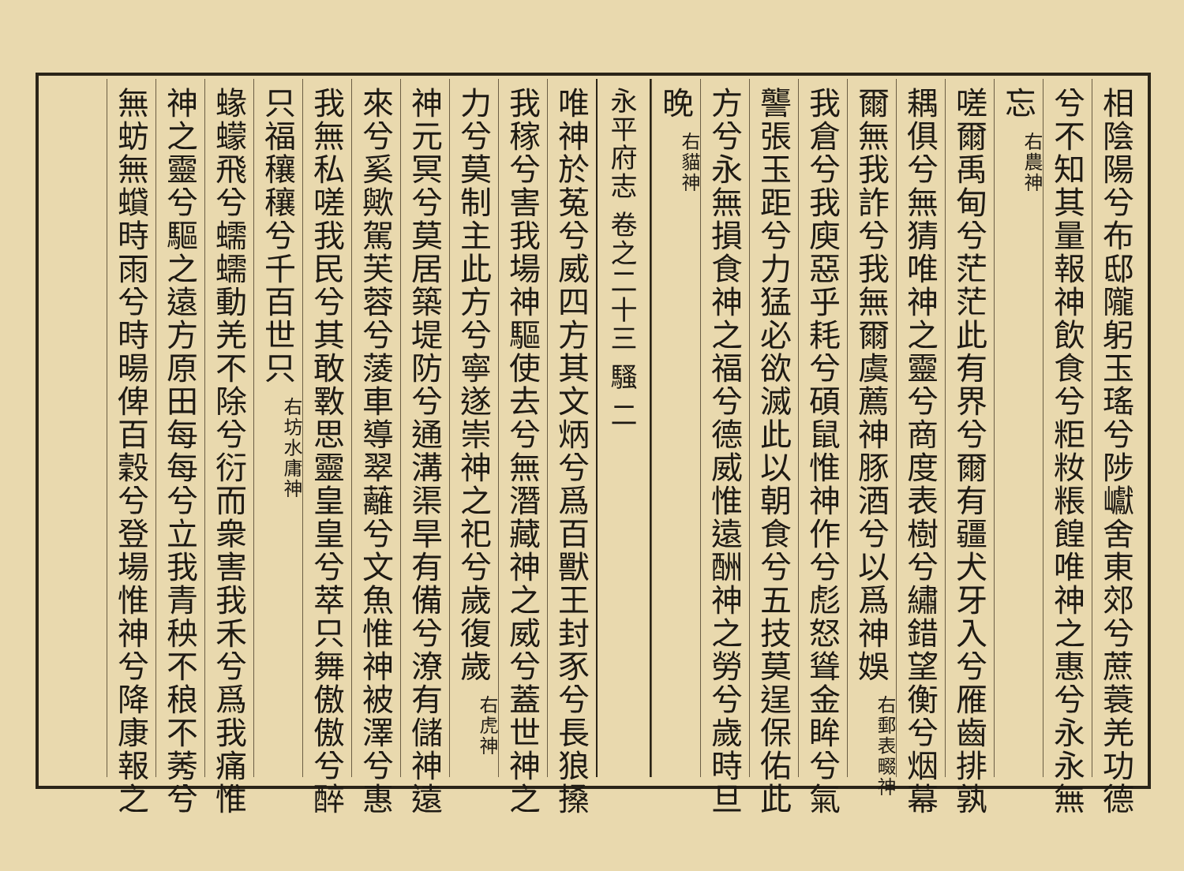相陰陽兮布邸隴躬玉瑤兮陟巘舍東郊兮蔗蓑羌功德
兮不知其量報神飲食兮粔籹粻餭唯神之惠兮永永無
忘 右農神
嗟爾禹甸兮茫茫此有界兮爾有疆犬牙入兮雁齒排孰
耦俱兮無猜唯神之靈兮商度表樹兮繡錯望衡兮烟幕
爾無我詐兮我無爾虞薦神豚酒兮以爲神娛 右郵表畷神
我倉兮我庾惡乎耗兮碩鼠惟神作兮彪怒聳金眸兮氣
讋張玉距兮力猛必欲滅此以朝食兮五技莫逞保佑此
方兮永無損食神之福兮德威惟遠酬神之勞兮歲時旦
晚 右貓神
永平府志 卷之二十三 騷 二
唯神於菟兮威四方其文炳兮爲百獸王封豕兮長狼搡
我稼兮害我場神驅使去兮無潛藏神之威兮蓋世神之
力兮莫制主此方兮寧遂崇神之祀兮歲復歲 右虎神
神元冥兮莫居築堤防兮通溝渠旱有備兮潦有儲神遠
來兮奚歟駕芙蓉兮蔆車導翠蘺兮文魚惟神被澤兮惠
我無私嗟我民兮其敢斁思靈皇皇兮萃只舞傲傲兮醉
只福穰穰兮千百世只 右坊水庸神
蝝蠓飛兮蠕蠕動羌不除兮衍而衆害我禾兮爲我痛惟
神之靈兮驅之遠方原田每每兮立我青秧不稂不莠兮
無蚄無蟘時雨兮時暘俾百穀兮登場惟神兮降康報之